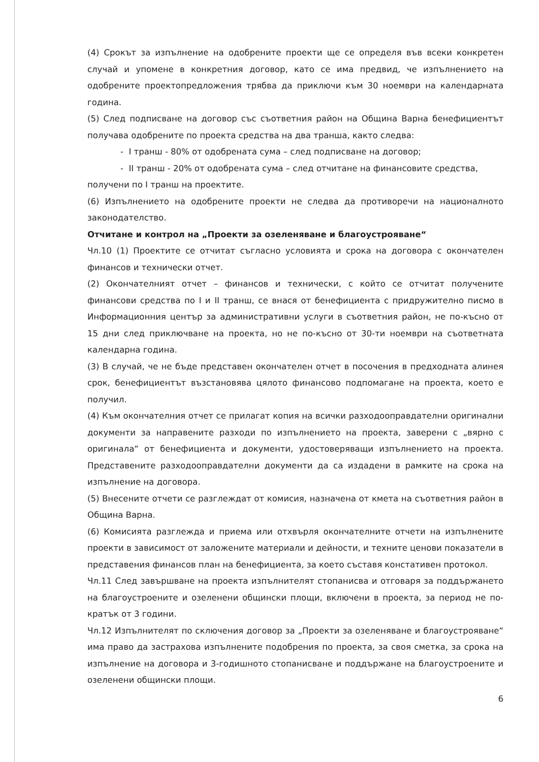(4) Срокът за изпълнение на одобрените проекти ще се определя във всеки конкретен случай и упомене в конкретния договор, като се има предвид, че изпълнението на одобрените проектопредложения трябва да приключи към 30 ноември на календарната година.
(5) След подписване на договор със съответния район на Община Варна бенефициентът получава одобрените по проекта средства на два транша, както следва:
- I транш - 80% от одобрената сума – след подписване на договор;
- II транш - 20% от одобрената сума – след отчитане на финансовите средства,
получени по I транш на проектите.
(6) Изпълнението на одобрените проекти не следва да противоречи на националното законодателство.
Отчитане и контрол на „Проекти за озеленяване и благоустрояване“
Чл.10 (1) Проектите се отчитат съгласно условията и срока на договора с окончателен финансов и технически отчет.
(2) Окончателният отчет – финансов и технически, с който се отчитат получените финансови средства по I и II транш, се внася от бенефициента с придружително писмо в Информационния център за административни услуги в съответния район, не по-късно от 15 дни след приключване на проекта, но не по-късно от 30-ти ноември на съответната календарна година.
(3) В случай, че не бъде представен окончателен отчет в посочения в предходната алинея срок, бенефициентът възстановява цялото финансово подпомагане на проекта, което е получил.
(4) Към окончателния отчет се прилагат копия на всички разходооправдателни оригинални документи за направените разходи по изпълнението на проекта, заверени с „вярно с оригинала“ от бенефициента и документи, удостоверяващи изпълнението на проекта. Представените разходооправдателни документи да са издадени в рамките на срока на изпълнение на договора.
(5) Внесените отчети се разглеждат от комисия, назначена от кмета на съответния район в Община Варна.
(6) Комисията разглежда и приема или отхвърля окончателните отчети на изпълнените проекти в зависимост от заложените материали и дейности, и техните ценови показатели в представения финансов план на бенефициента, за което съставя констативен протокол.
Чл.11 След завършване на проекта изпълнителят стопанисва и отговаря за поддържането на благоустроените и озеленени общински площи, включени в проекта, за период не по-кратък от 3 години.
Чл.12 Изпълнителят по сключения договор за „Проекти за озеленяване и благоустрояване“ има право да застрахова изпълнените подобрения по проекта, за своя сметка, за срока на изпълнение на договора и 3-годишното стопанисване и поддържане на благоустроените и озеленени общински площи.
6